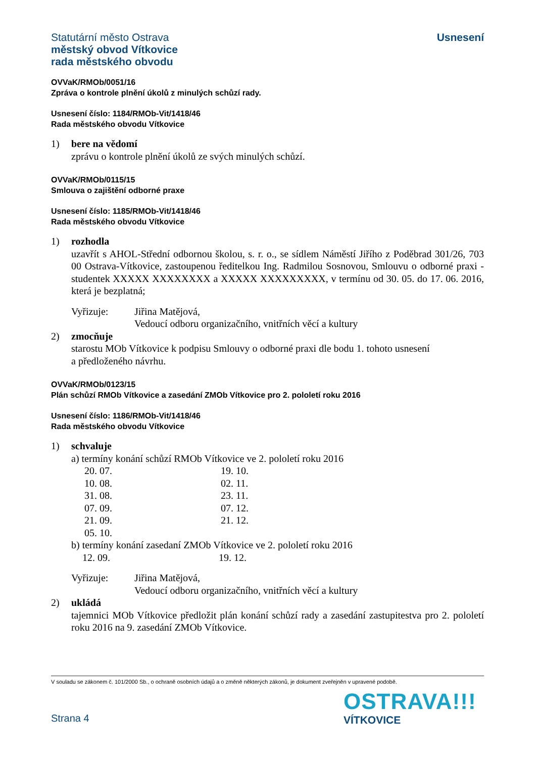Statutární město Ostrava
městský obvod Vítkovice
rada městského obvodu
Usnesení
OVVaK/RMOb/0051/16
Zpráva o kontrole plnění úkolů z minulých schůzí rady.
Usnesení číslo: 1184/RMOb-Vit/1418/46
Rada městského obvodu Vítkovice
1) bere na vědomí
zprávu o kontrole plnění úkolů ze svých minulých schůzí.
OVVaK/RMOb/0115/15
Smlouva o zajištění odborné praxe
Usnesení číslo: 1185/RMOb-Vit/1418/46
Rada městského obvodu Vítkovice
1) rozhodla
uzavřít s AHOL-Střední odbornou školou, s. r. o., se sídlem Náměstí Jiřího z Poděbrad 301/26, 703 00 Ostrava-Vítkovice, zastoupenou ředitelkou Ing. Radmilou Sosnovou, Smlouvu o odborné praxi - studentek XXXXX XXXXXXXX a XXXXX XXXXXXXXX, v termínu od 30. 05. do 17. 06. 2016, která je bezplatná;
Vyřizuje: Jiřina Matějová,
Vedoucí odboru organizačního, vnitřních věcí a kultury
2) zmocňuje
starostu MOb Vítkovice k podpisu Smlouvy o odborné praxi dle bodu 1. tohoto usnesení
a předloženého návrhu.
OVVaK/RMOb/0123/15
Plán schůzí RMOb Vítkovice a zasedání ZMOb Vítkovice pro 2. pololetí roku 2016
Usnesení číslo: 1186/RMOb-Vit/1418/46
Rada městského obvodu Vítkovice
1) schvaluje
a) termíny konání schůzí RMOb Vítkovice ve 2. pololetí roku 2016
20. 07.
19. 10.
10. 08.
02. 11.
31. 08.
23. 11.
07. 09.
07. 12.
21. 09.
21. 12.
05. 10.
b) termíny konání zasedaní ZMOb Vítkovice ve 2. pololetí roku 2016
12. 09.
19. 12.
Vyřizuje: Jiřina Matějová,
Vedoucí odboru organizačního, vnitřních věcí a kultury
2) ukládá
tajemnici MOb Vítkovice předložit plán konání schůzí rady a zasedání zastupitestva pro 2. pololetí roku 2016 na 9. zasedání ZMOb Vítkovice.
V souladu se zákonem č. 101/2000 Sb., o ochraně osobních údajů a o změně některých zákonů, je dokument zveřejněn v upravené podobě.
Strana 4
OSTRAVA!!!
VÍTKOVICE